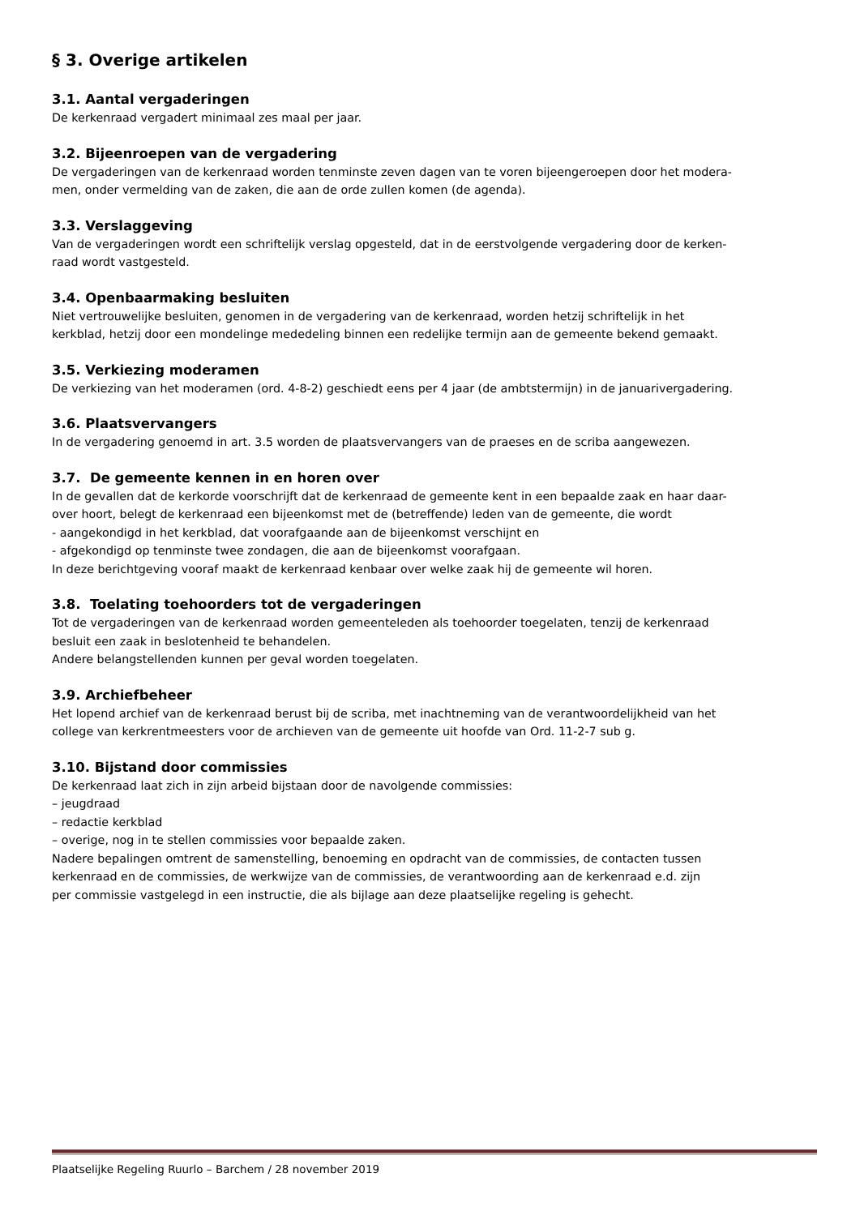§ 3. Overige artikelen
3.1. Aantal vergaderingen
De kerkenraad vergadert minimaal zes maal per jaar.
3.2. Bijeenroepen van de vergadering
De vergaderingen van de kerkenraad worden tenminste zeven dagen van te voren bijeengeroepen door het modera-
men, onder vermelding van de zaken, die aan de orde zullen komen (de agenda).
3.3. Verslaggeving
Van de vergaderingen wordt een schriftelijk verslag opgesteld, dat in de eerstvolgende vergadering door de kerken-
raad wordt vastgesteld.
3.4. Openbaarmaking besluiten
Niet vertrouwelijke besluiten, genomen in de vergadering van de kerkenraad, worden hetzij schriftelijk in het
kerkblad, hetzij door een mondelinge mededeling binnen een redelijke termijn aan de gemeente bekend gemaakt.
3.5. Verkiezing moderamen
De verkiezing van het moderamen (ord. 4-8-2) geschiedt eens per 4 jaar (de ambtstermijn) in de januarivergadering.
3.6. Plaatsvervangers
In de vergadering genoemd in art. 3.5 worden de plaatsvervangers van de praeses en de scriba aangewezen.
3.7. De gemeente kennen in en horen over
In de gevallen dat de kerkorde voorschrijft dat de kerkenraad de gemeente kent in een bepaalde zaak en haar daar-
over hoort, belegt de kerkenraad een bijeenkomst met de (betreffende) leden van de gemeente, die wordt
- aangekondigd in het kerkblad, dat voorafgaande aan de bijeenkomst verschijnt en
- afgekondigd op tenminste twee zondagen, die aan de bijeenkomst voorafgaan.
In deze berichtgeving vooraf maakt de kerkenraad kenbaar over welke zaak hij de gemeente wil horen.
3.8. Toelating toehoorders tot de vergaderingen
Tot de vergaderingen van de kerkenraad worden gemeenteleden als toehoorder toegelaten, tenzij de kerkenraad
besluit een zaak in beslotenheid te behandelen.
Andere belangstellenden kunnen per geval worden toegelaten.
3.9. Archiefbeheer
Het lopend archief van de kerkenraad berust bij de scriba, met inachtneming van de verantwoordelijkheid van het
college van kerkrentmeesters voor de archieven van de gemeente uit hoofde van Ord. 11-2-7 sub g.
3.10. Bijstand door commissies
De kerkenraad laat zich in zijn arbeid bijstaan door de navolgende commissies:
– jeugdraad
– redactie kerkblad
– overige, nog in te stellen commissies voor bepaalde zaken.
Nadere bepalingen omtrent de samenstelling, benoeming en opdracht van de commissies, de contacten tussen
kerkenraad en de commissies, de werkwijze van de commissies, de verantwoording aan de kerkenraad e.d. zijn
per commissie vastgelegd in een instructie, die als bijlage aan deze plaatselijke regeling is gehecht.
Plaatselijke Regeling Ruurlo – Barchem / 28 november 2019